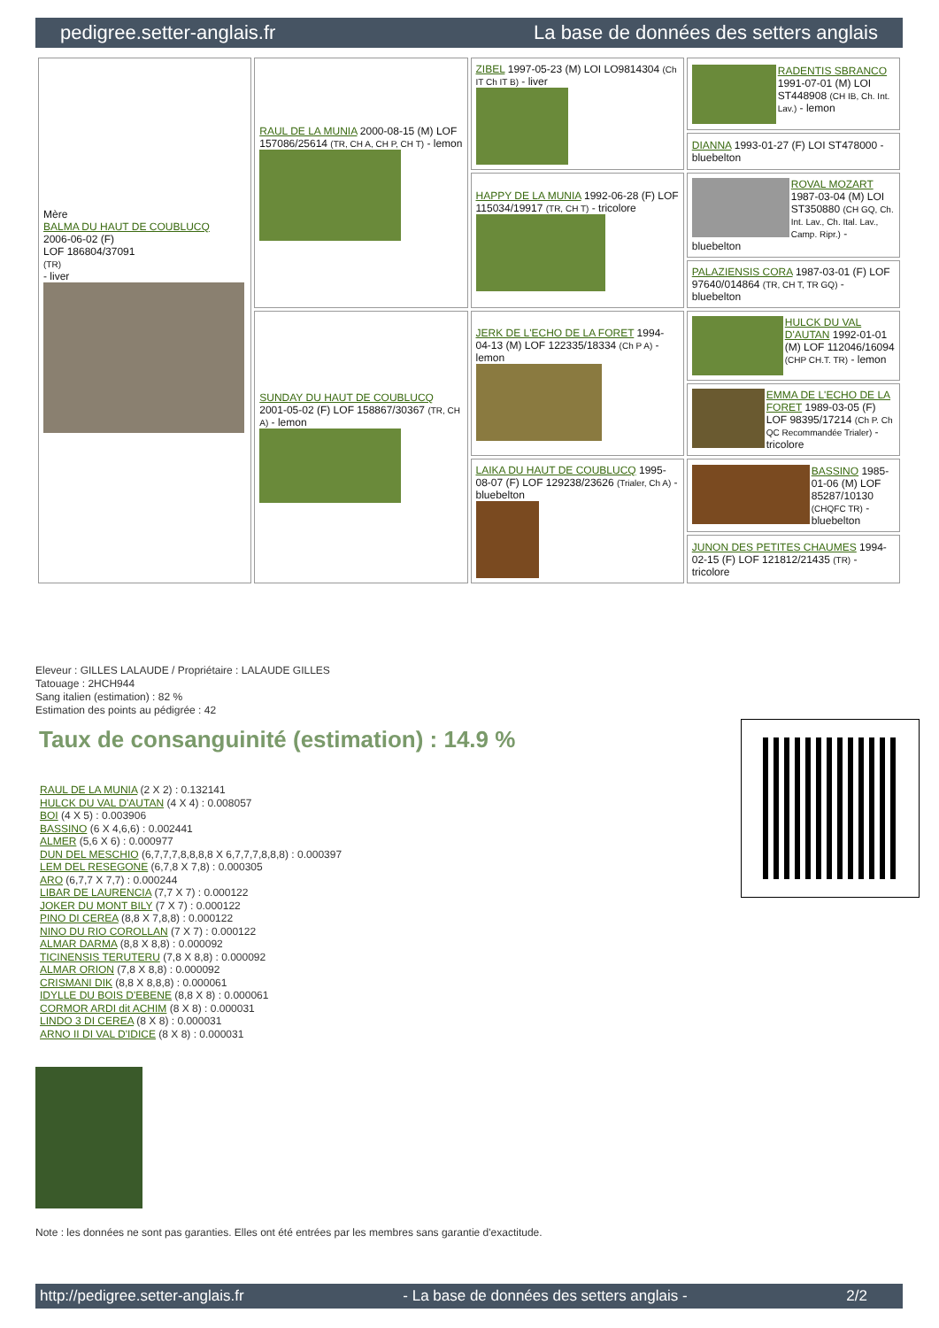pedigree.setter-anglais.fr La base de données des setters anglais
| Mère BALMA DU HAUT DE COUBLUCQ 2006-06-02 (F) LOF 186804/37091 (TR) - liver | RAUL DE LA MUNIA 2000-08-15 (M) LOF 157086/25614 (TR, CH A, CH P, CH T) - lemon | ZIBEL 1997-05-23 (M) LOI LO9814304 (Ch IT Ch IT B) - liver | RADENTIS SBRANCO 1991-07-01 (M) LOI ST448908 (CH IB, Ch. Int. Lav.) - lemon |
| | | | DIANNA 1993-01-27 (F) LOI ST478000 - bluebelton |
| | | HAPPY DE LA MUNIA 1992-06-28 (F) LOF 115034/19917 (TR, CH T) - tricolore | ROVAL MOZART 1987-03-04 (M) LOI ST350880 (CH GQ, Ch. Int. Lav., Ch. Ital. Lav., Camp. Ripr.) - bluebelton |
| | | | PALAZIENSIS CORA 1987-03-01 (F) LOF 97640/014864 (TR, CH T, TR GQ) - bluebelton |
| | SUNDAY DU HAUT DE COUBLUCQ 2001-05-02 (F) LOF 158867/30367 (TR, CH A) - lemon | JERK DE L'ECHO DE LA FORET 1994-04-13 (M) LOF 122335/18334 (Ch P A) - lemon | HULCK DU VAL D'AUTAN 1992-01-01 (M) LOF 112046/16094 (CHP CH.T. TR) - lemon |
| | | | EMMA DE L'ECHO DE LA FORET 1989-03-05 (F) LOF 98395/17214 (Ch P. Ch QC Recommandée Trialer) - tricolore |
| | | LAIKA DU HAUT DE COUBLUCQ 1995-08-07 (F) LOF 129238/23626 (Trialer, Ch A) - bluebelton | BASSINO 1985-01-06 (M) LOF 85287/10130 (CHQFC TR) - bluebelton |
| | | | JUNON DES PETITES CHAUMES 1994-02-15 (F) LOF 121812/21435 (TR) - tricolore |
Eleveur : GILLES LALAUDE / Propriétaire : LALAUDE GILLES
Tatouage : 2HCH944
Sang italien (estimation) : 82 %
Estimation des points au pédigrée : 42
Taux de consanguinité (estimation) : 14.9 %
RAUL DE LA MUNIA (2 X 2) : 0.132141
HULCK DU VAL D'AUTAN (4 X 4) : 0.008057
BOI (4 X 5) : 0.003906
BASSINO (6 X 4,6,6) : 0.002441
ALMER (5,6 X 6) : 0.000977
DUN DEL MESCHIO (6,7,7,7,8,8,8,8 X 6,7,7,7,8,8,8) : 0.000397
LEM DEL RESEGONE (6,7,8 X 7,8) : 0.000305
ARO (6,7,7 X 7,7) : 0.000244
LIBAR DE LAURENCIA (7,7 X 7) : 0.000122
JOKER DU MONT BILY (7 X 7) : 0.000122
PINO DI CEREA (8,8 X 7,8,8) : 0.000122
NINO DU RIO COROLLAN (7 X 7) : 0.000122
ALMAR DARMA (8,8 X 8,8) : 0.000092
TICINENSIS TERUTERU (7,8 X 8,8) : 0.000092
ALMAR ORION (7,8 X 8,8) : 0.000092
CRISMANI DIK (8,8 X 8,8,8) : 0.000061
IDYLLE DU BOIS D'EBENE (8,8 X 8) : 0.000061
CORMOR ARDI dit ACHIM (8 X 8) : 0.000031
LINDO 3 DI CEREA (8 X 8) : 0.000031
ARNO II DI VAL D'IDICE (8 X 8) : 0.000031
Note : les données ne sont pas garanties. Elles ont été entrées par les membres sans garantie d'exactitude.
http://pedigree.setter-anglais.fr - La base de données des setters anglais - 2/2